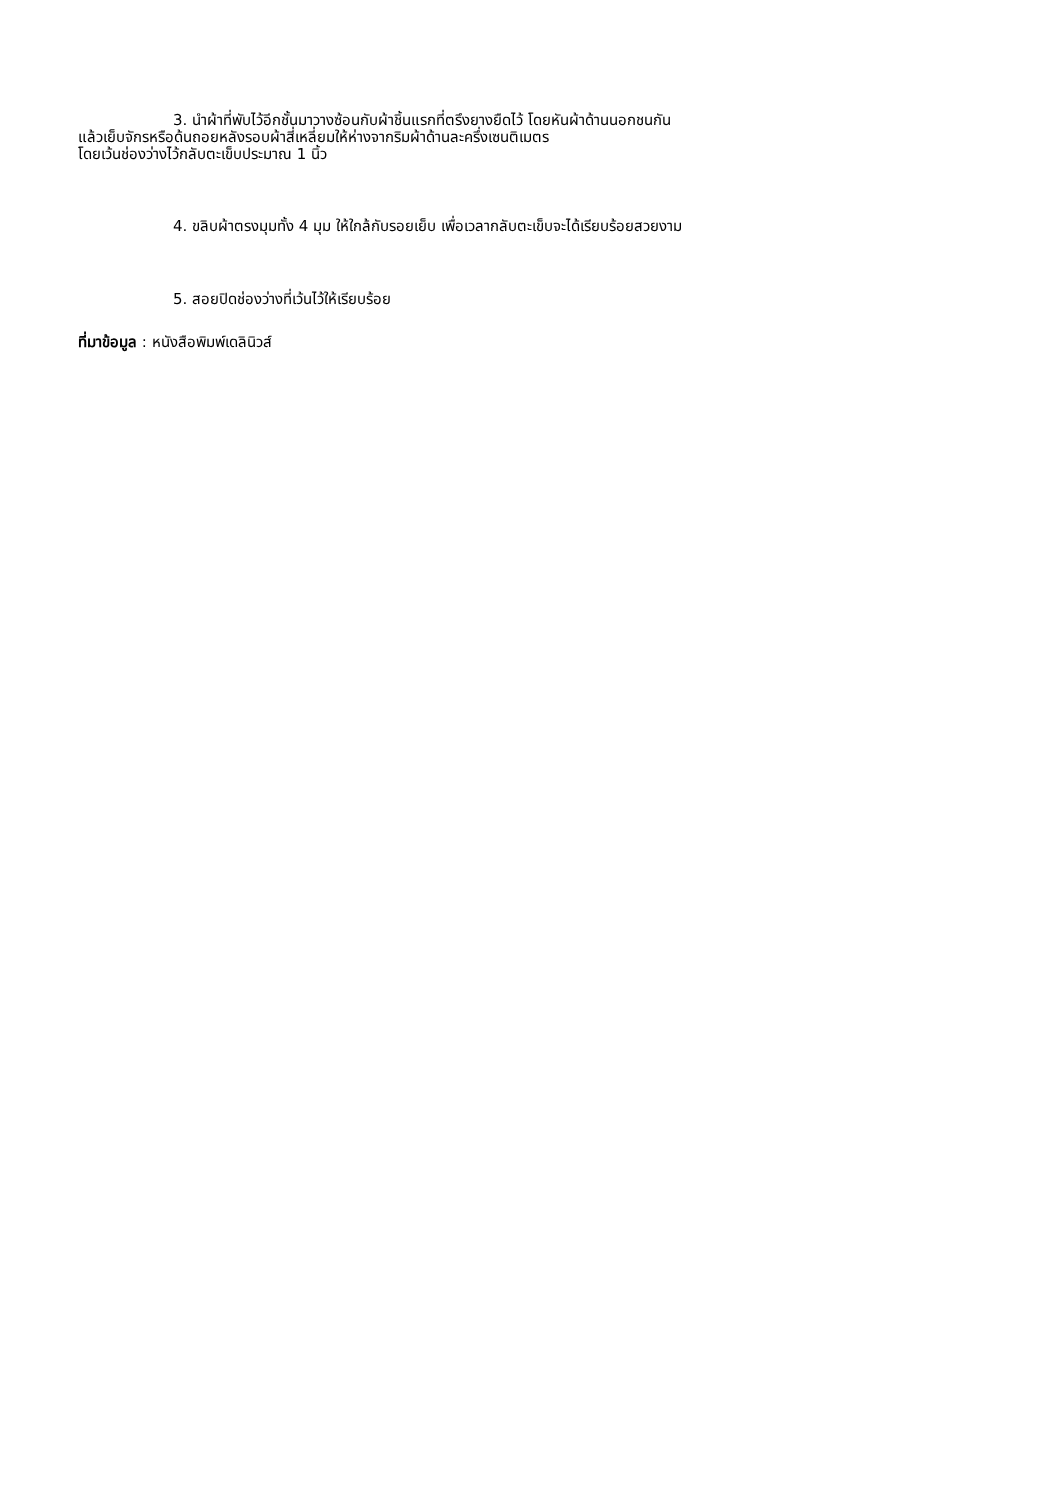3. นำผ้าที่พับไว้อีกชั้นมาวางซ้อนกับผ้าชิ้นแรกที่ตรึงยางยืดไว้ โดยหันผ้าด้านนอกชนกัน
แล้วเย็บจักรหรือด้นถอยหลังรอบผ้าสี่เหลี่ยมให้ห่างจากริมผ้าด้านละครึ่งเซนติเมตร
โดยเว้นช่องว่างไว้กลับตะเข็บประมาณ 1 นิ้ว
4. ขลิบผ้าตรงมุมทั้ง 4 มุม ให้ใกล้กับรอยเย็บ เพื่อเวลากลับตะเข็บจะได้เรียบร้อยสวยงาม
5. สอยปิดช่องว่างที่เว้นไว้ให้เรียบร้อย
ที่มาข้อมูล : หนังสือพิมพ์เดลินิวส์